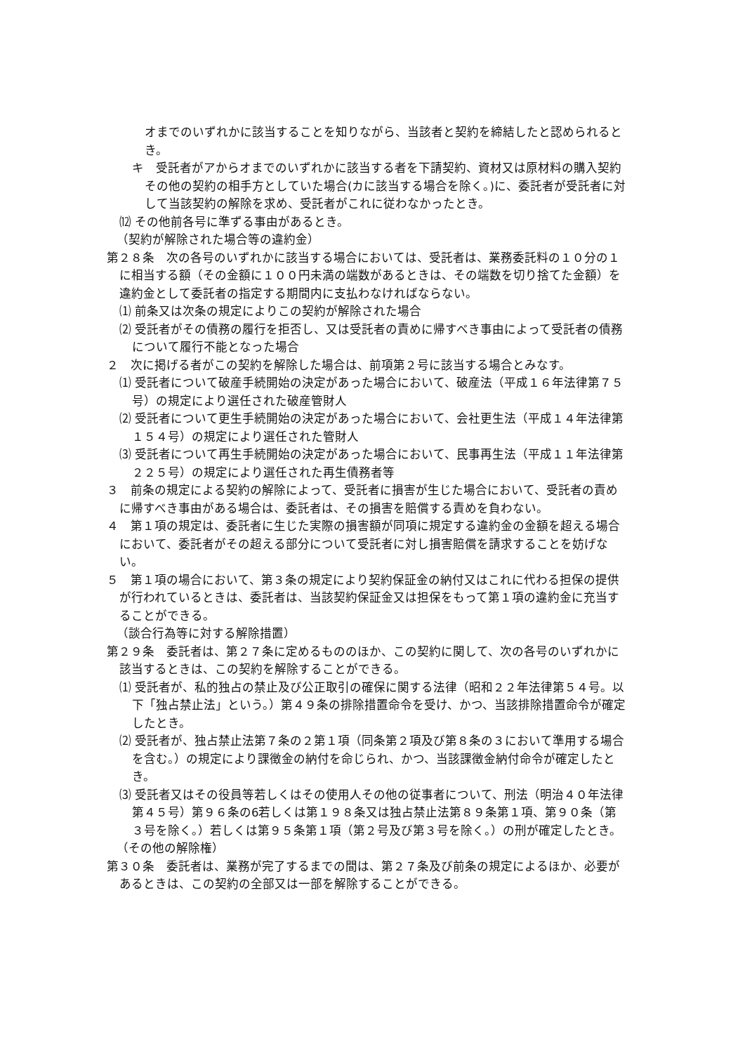オまでのいずれかに該当することを知りながら、当該者と契約を締結したと認められるとき。
キ　受託者がアからオまでのいずれかに該当する者を下請契約、資材又は原材料の購入契約その他の契約の相手方としていた場合(カに該当する場合を除く。)に、委託者が受託者に対して当該契約の解除を求め、受託者がこれに従わなかったとき。
⑿ その他前各号に準ずる事由があるとき。
（契約が解除された場合等の違約金）
第２８条　次の各号のいずれかに該当する場合においては、受託者は、業務委託料の１０分の１に相当する額（その金額に１００円未満の端数があるときは、その端数を切り捨てた金額）を違約金として委託者の指定する期間内に支払わなければならない。
⑴ 前条又は次条の規定によりこの契約が解除された場合
⑵ 受託者がその債務の履行を拒否し、又は受託者の責めに帰すべき事由によって受託者の債務について履行不能となった場合
２　次に掲げる者がこの契約を解除した場合は、前項第２号に該当する場合とみなす。
⑴ 受託者について破産手続開始の決定があった場合において、破産法（平成１６年法律第７５号）の規定により選任された破産管財人
⑵ 受託者について更生手続開始の決定があった場合において、会社更生法（平成１４年法律第１５４号）の規定により選任された管財人
⑶ 受託者について再生手続開始の決定があった場合において、民事再生法（平成１１年法律第２２５号）の規定により選任された再生債務者等
３　前条の規定による契約の解除によって、受託者に損害が生じた場合において、受託者の責めに帰すべき事由がある場合は、委託者は、その損害を賠償する責めを負わない。
４　第１項の規定は、委託者に生じた実際の損害額が同項に規定する違約金の金額を超える場合において、委託者がその超える部分について受託者に対し損害賠償を請求することを妨げない。
５　第１項の場合において、第３条の規定により契約保証金の納付又はこれに代わる担保の提供が行われているときは、委託者は、当該契約保証金又は担保をもって第１項の違約金に充当することができる。
（談合行為等に対する解除措置）
第２９条　委託者は、第２７条に定めるもののほか、この契約に関して、次の各号のいずれかに該当するときは、この契約を解除することができる。
⑴ 受託者が、私的独占の禁止及び公正取引の確保に関する法律（昭和２２年法律第５４号。以下「独占禁止法」という。）第４９条の排除措置命令を受け、かつ、当該排除措置命令が確定したとき。
⑵ 受託者が、独占禁止法第７条の２第１項（同条第２項及び第８条の３において準用する場合を含む。）の規定により課徴金の納付を命じられ、かつ、当該課徴金納付命令が確定したとき。
⑶ 受託者又はその役員等若しくはその使用人その他の従事者について、刑法（明治４０年法律第４５号）第９６条の6若しくは第１９８条又は独占禁止法第８９条第１項、第９０条（第３号を除く。）若しくは第９５条第１項（第２号及び第３号を除く。）の刑が確定したとき。
（その他の解除権）
第３０条　委託者は、業務が完了するまでの間は、第２７条及び前条の規定によるほか、必要があるときは、この契約の全部又は一部を解除することができる。